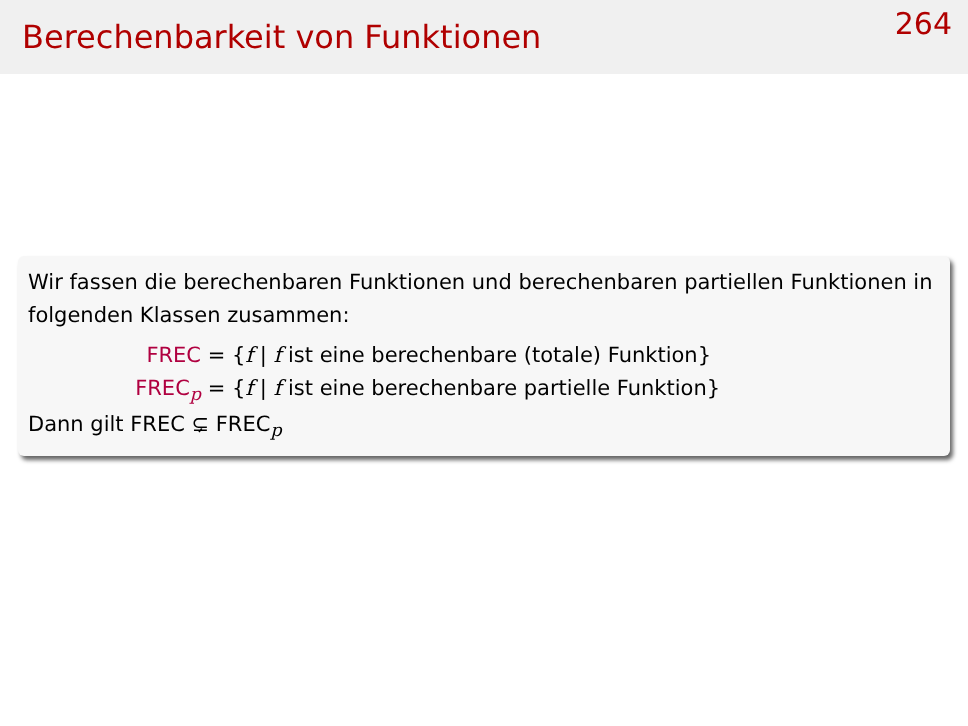Berechenbarkeit von Funktionen
264
Wir fassen die berechenbaren Funktionen und berechenbaren partiellen Funktionen in folgenden Klassen zusammen:
FREC = {f | f ist eine berechenbare (totale) Funktion}
FREC<sub>p</sub> = {f | f ist eine berechenbare partielle Funktion}
Dann gilt FREC ⊊ FREC<sub>p</sub>